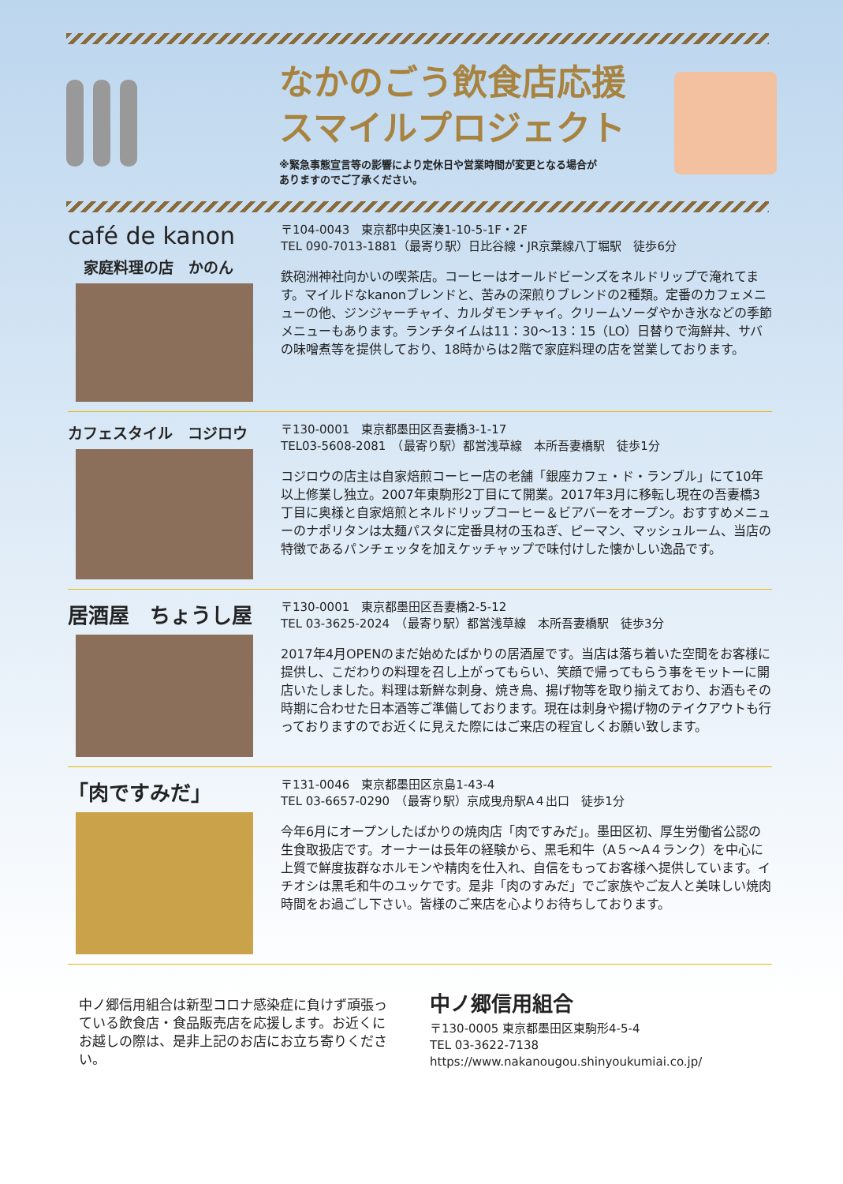なかのごう飲食店応援
スマイルプロジェクト
※緊急事態宣言等の影響により定休日や営業時間が変更となる場合が
ありますのでご了承ください。
café de kanon
家庭料理の店　かのん
〒104-0043　東京都中央区湊1-10-5-1F・2F
TEL 090-7013-1881（最寄り駅）日比谷線・JR京葉線八丁堀駅　徒歩6分
鉄砲洲神社向かいの喫茶店。コーヒーはオールドビーンズをネルドリップで淹れてます。マイルドなkanonブレンドと、苦みの深煎りブレンドの2種類。定番のカフェメニューの他、ジンジャーチャイ、カルダモンチャイ。クリームソーダやかき氷などの季節メニューもあります。ランチタイムは11：30～13：15（LO）日替りで海鮮丼、サバの味噌煮等を提供しており、18時からは2階で家庭料理の店を営業しております。
カフェスタイル　コジロウ
〒130-0001　東京都墨田区吾妻橋3-1-17
TEL03-5608-2081　（最寄り駅）都営浅草線　本所吾妻橋駅　徒歩1分
コジロウの店主は自家焙煎コーヒー店の老舗「銀座カフェ・ド・ランブル」にて10年以上修業し独立。2007年東駒形2丁目にて開業。2017年3月に移転し現在の吾妻橋3丁目に奥様と自家焙煎とネルドリップコーヒー＆ビアバーをオープン。おすすめメニューのナポリタンは太麺パスタに定番具材の玉ねぎ、ピーマン、マッシュルーム、当店の特徴であるパンチェッタを加えケッチャップで味付けした懐かしい逸品です。
居酒屋　ちょうし屋
〒130-0001　東京都墨田区吾妻橋2-5-12
TEL 03-3625-2024　（最寄り駅）都営浅草線　本所吾妻橋駅　徒歩3分
2017年4月OPENのまだ始めたばかりの居酒屋です。当店は落ち着いた空間をお客様に提供し、こだわりの料理を召し上がってもらい、笑顔で帰ってもらう事をモットーに開店いたしました。料理は新鮮な刺身、焼き鳥、揚げ物等を取り揃えており、お酒もその時期に合わせた日本酒等ご準備しております。現在は刺身や揚げ物のテイクアウトも行っておりますのでお近くに見えた際にはご来店の程宜しくお願い致します。
「肉ですみだ」
〒131-0046　東京都墨田区京島1-43-4
TEL 03-6657-0290　（最寄り駅）京成曳舟駅A４出口　徒歩1分
今年6月にオープンしたばかりの焼肉店「肉ですみだ」。墨田区初、厚生労働省公認の生食取扱店です。オーナーは長年の経験から、黒毛和牛（A５～A４ランク）を中心に上質で鮮度抜群なホルモンや精肉を仕入れ、自信をもってお客様へ提供しています。イチオシは黒毛和牛のユッケです。是非「肉のすみだ」でご家族やご友人と美味しい焼肉時間をお過ごし下さい。皆様のご来店を心よりお待ちしております。
中ノ郷信用組合は新型コロナ感染症に負けず頑張っている飲食店・食品販売店を応援します。お近くにお越しの際は、是非上記のお店にお立ち寄りください。
中ノ郷信用組合
〒130-0005 東京都墨田区東駒形4-5-4
TEL 03-3622-7138
https://www.nakanougou.shinyoukumiai.co.jp/